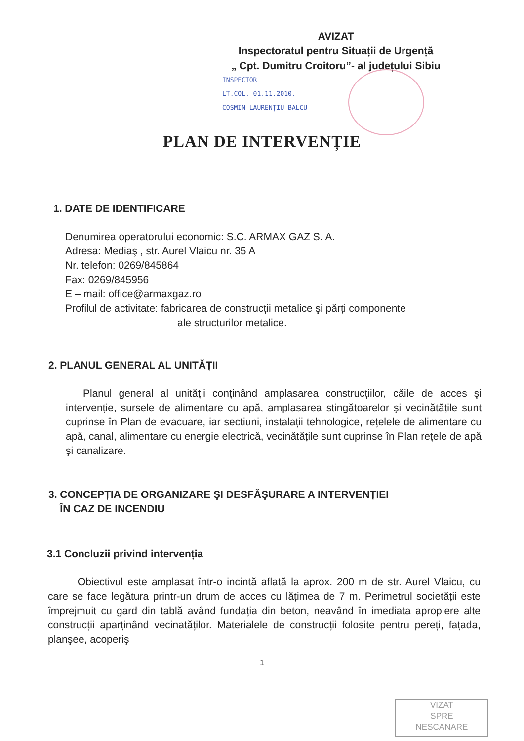AVIZAT
Inspectoratul pentru Situații de Urgență
„ Cpt. Dumitru Croitoru”- al județului Sibiu
INSPECTOR
LT.COL. 01.11.2010.
COSMIN LAURENȚIU BALCU
PLAN DE INTERVENȚIE
1. DATE DE IDENTIFICARE
Denumirea operatorului economic: S.C. ARMAX GAZ S. A.
Adresa: Mediaş , str. Aurel Vlaicu nr. 35 A
Nr. telefon: 0269/845864
Fax: 0269/845956
E – mail: office@armaxgaz.ro
Profilul de activitate: fabricarea de construcții metalice şi părți componente
ale structurilor metalice.
2. PLANUL GENERAL AL UNITĂȚII
Planul general al unității conținând amplasarea construcțiilor, căile de acces şi intervenție, sursele de alimentare cu apă, amplasarea stingătoarelor şi vecinătățile sunt cuprinse în Plan de evacuare, iar secțiuni, instalații tehnologice, rețelele de alimentare cu apă, canal, alimentare cu energie electrică, vecinătățile sunt cuprinse în Plan rețele de apă şi canalizare.
3. CONCEPȚIA DE ORGANIZARE ŞI DESFĂŞURARE A INTERVENȚIEI
ÎN CAZ DE INCENDIU
3.1 Concluzii privind intervenția
Obiectivul este amplasat într-o incintă aflată la aprox. 200 m de str. Aurel Vlaicu, cu care se face legătura printr-un drum de acces cu lățimea de 7 m. Perimetrul societății este împrejmuit cu gard din tablă având fundația din beton, neavând în imediata apropiere alte construcții aparținând vecinatăților. Materialele de construcții folosite pentru pereți, fațada, planşee, acoperiş
1
VIZAT
SPRE
NESCANARE